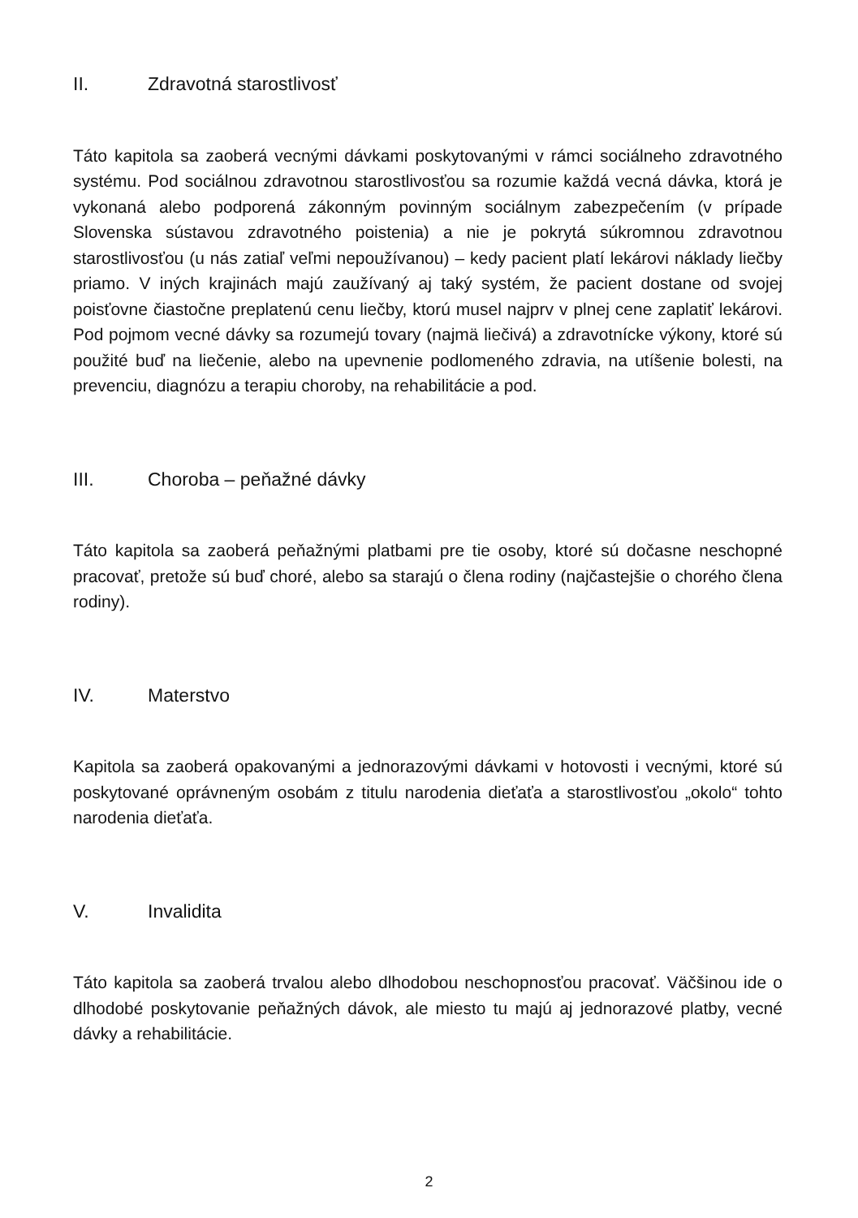II. Zdravotná starostlivosť
Táto kapitola sa zaoberá vecnými dávkami poskytovanými v rámci sociálneho zdravotného systému. Pod sociálnou zdravotnou starostlivosťou sa rozumie každá vecná dávka, ktorá je vykonaná alebo podporená zákonným povinným sociálnym zabezpečením (v prípade Slovenska sústavou zdravotného poistenia) a nie je pokrytá súkromnou zdravotnou starostlivosťou (u nás zatiaľ veľmi nepoužívanou) – kedy pacient platí lekárovi náklady liečby priamo. V iných krajinách majú zaužívaný aj taký systém, že pacient dostane od svojej poisťovne čiastočne preplatenú cenu liečby, ktorú musel najprv v plnej cene zaplatiť lekárovi. Pod pojmom vecné dávky sa rozumejú tovary (najmä liečivá) a zdravotnícke výkony, ktoré sú použité buď na liečenie, alebo na upevnenie podlomeného zdravia, na utíšenie bolesti, na prevenciu, diagnózu a terapiu choroby, na rehabilitácie a pod.
III. Choroba – peňažné dávky
Táto kapitola sa zaoberá peňažnými platbami pre tie osoby, ktoré sú dočasne neschopné pracovať, pretože sú buď choré, alebo sa starajú o člena rodiny (najčastejšie o chorého člena rodiny).
IV. Materstvo
Kapitola sa zaoberá opakovanými a jednorazovými dávkami v hotovosti i vecnými, ktoré sú poskytované oprávneným osobám z titulu narodenia dieťaťa a starostlivosťou „okolo“ tohto narodenia dieťaťa.
V. Invalidita
Táto kapitola sa zaoberá trvalou alebo dlhodobou neschopnosťou pracovať. Väčšinou ide o dlhodobé poskytovanie peňažných dávok, ale miesto tu majú aj jednorazové platby, vecné dávky a rehabilitácie.
2